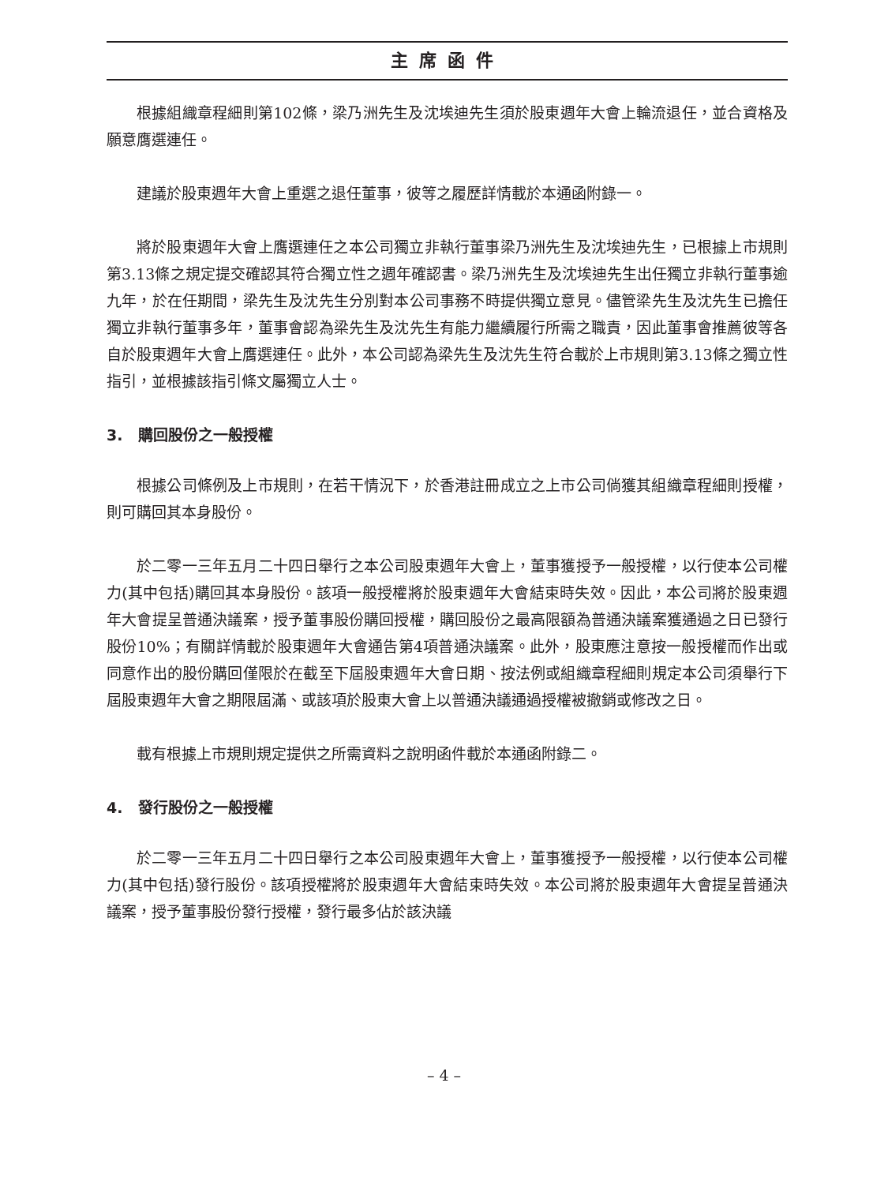主席函件
根據組織章程細則第102條，梁乃洲先生及沈埃迪先生須於股東週年大會上輪流退任，並合資格及願意膺選連任。
建議於股東週年大會上重選之退任董事，彼等之履歷詳情載於本通函附錄一。
將於股東週年大會上膺選連任之本公司獨立非執行董事梁乃洲先生及沈埃迪先生，已根據上市規則第3.13條之規定提交確認其符合獨立性之週年確認書。梁乃洲先生及沈埃迪先生出任獨立非執行董事逾九年，於在任期間，梁先生及沈先生分別對本公司事務不時提供獨立意見。儘管梁先生及沈先生已擔任獨立非執行董事多年，董事會認為梁先生及沈先生有能力繼續履行所需之職責，因此董事會推薦彼等各自於股東週年大會上膺選連任。此外，本公司認為梁先生及沈先生符合載於上市規則第3.13條之獨立性指引，並根據該指引條文屬獨立人士。
3. 購回股份之一般授權
根據公司條例及上市規則，在若干情況下，於香港註冊成立之上市公司倘獲其組織章程細則授權，則可購回其本身股份。
於二零一三年五月二十四日舉行之本公司股東週年大會上，董事獲授予一般授權，以行使本公司權力(其中包括)購回其本身股份。該項一般授權將於股東週年大會結束時失效。因此，本公司將於股東週年大會提呈普通決議案，授予董事股份購回授權，購回股份之最高限額為普通決議案獲通過之日已發行股份10%；有關詳情載於股東週年大會通告第4項普通決議案。此外，股東應注意按一般授權而作出或同意作出的股份購回僅限於在截至下屆股東週年大會日期、按法例或組織章程細則規定本公司須舉行下屆股東週年大會之期限屆滿、或該項於股東大會上以普通決議通過授權被撤銷或修改之日。
載有根據上市規則規定提供之所需資料之說明函件載於本通函附錄二。
4. 發行股份之一般授權
於二零一三年五月二十四日舉行之本公司股東週年大會上，董事獲授予一般授權，以行使本公司權力(其中包括)發行股份。該項授權將於股東週年大會結束時失效。本公司將於股東週年大會提呈普通決議案，授予董事股份發行授權，發行最多佔於該決議
– 4 –